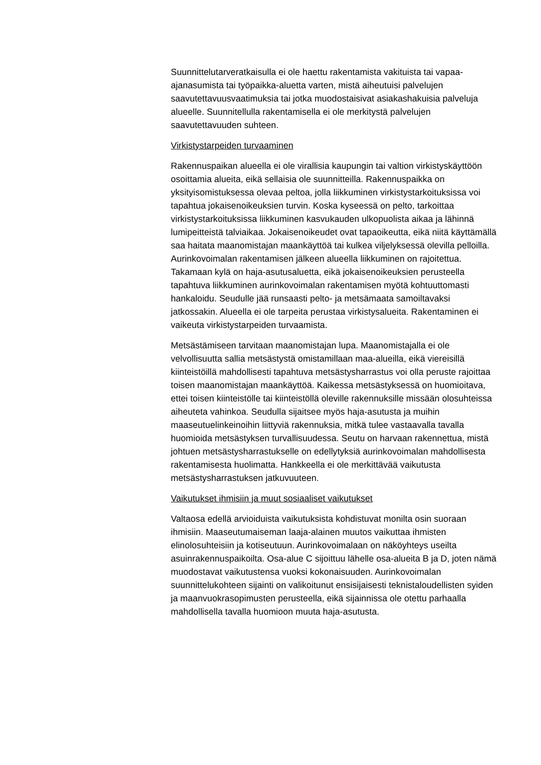Suunnittelutarveratkaisulla ei ole haettu rakentamista vakituista tai vapaa-ajanasumista tai työpaikka-aluetta varten, mistä aiheutuisi palvelujen saavutettavuusvaatimuksia tai jotka muodostaisivat asiakashakuisia palveluja alueelle. Suunnitellulla rakentamisella ei ole merkitystä palvelujen saavutettavuuden suhteen.
Virkistystarpeiden turvaaminen
Rakennuspaikan alueella ei ole virallisia kaupungin tai valtion virkistyskäyttöön osoittamia alueita, eikä sellaisia ole suunnitteilla. Rakennuspaikka on yksityisomistuksessa olevaa peltoa, jolla liikkuminen virkistystarkoituksissa voi tapahtua jokaisenoikeuksien turvin. Koska kyseessä on pelto, tarkoittaa virkistystarkoituksissa liikkuminen kasvukauden ulkopuolista aikaa ja lähinnä lumipeitteistä talviaikaa. Jokaisenoikeudet ovat tapaoikeutta, eikä niitä käyttämällä saa haitata maanomistajan maankäyttöä tai kulkea viljelyksessä olevilla pelloilla. Aurinkovoimalan rakentamisen jälkeen alueella liikkuminen on rajoitettua. Takamaan kylä on haja-asutusaluetta, eikä jokaisenoikeuksien perusteella tapahtuva liikkuminen aurinkovoimalan rakentamisen myötä kohtuuttomasti hankaloidu. Seudulle jää runsaasti pelto- ja metsämaata samoiltavaksi jatkossakin. Alueella ei ole tarpeita perustaa virkistysalueita. Rakentaminen ei vaikeuta virkistystarpeiden turvaamista.
Metsästämiseen tarvitaan maanomistajan lupa. Maanomistajalla ei ole velvollisuutta sallia metsästystä omistamillaan maa-alueilla, eikä viereisillä kiinteistöillä mahdollisesti tapahtuva metsästysharrastus voi olla peruste rajoittaa toisen maanomistajan maankäyttöä. Kaikessa metsästyksessä on huomioitava, ettei toisen kiinteistölle tai kiinteistöllä oleville rakennuksille missään olosuhteissa aiheuteta vahinkoa. Seudulla sijaitsee myös haja-asutusta ja muihin maaseutuelinkeinoihin liittyviä rakennuksia, mitkä tulee vastaavalla tavalla huomioida metsästyksen turvallisuudessa. Seutu on harvaan rakennettua, mistä johtuen metsästysharrastukselle on edellytyksiä aurinkovoimalan mahdollisesta rakentamisesta huolimatta. Hankkeella ei ole merkittävää vaikutusta metsästysharrastuksen jatkuvuuteen.
Vaikutukset ihmisiin ja muut sosiaaliset vaikutukset
Valtaosa edellä arvioiduista vaikutuksista kohdistuvat monilta osin suoraan ihmisiin. Maaseutumaiseman laaja-alainen muutos vaikuttaa ihmisten elinolosuhteisiin ja kotiseutuun. Aurinkovoimalaan on näköyhteys useilta asuinrakennuspaikoilta. Osa-alue C sijoittuu lähelle osa-alueita B ja D, joten nämä muodostavat vaikutustensa vuoksi kokonaisuuden. Aurinkovoimalan suunnittelukohteen sijainti on valikoitunut ensisijaisesti teknistaloudellisten syiden ja maanvuokrasopimusten perusteella, eikä sijainnissa ole otettu parhaalla mahdollisella tavalla huomioon muuta haja-asutusta.